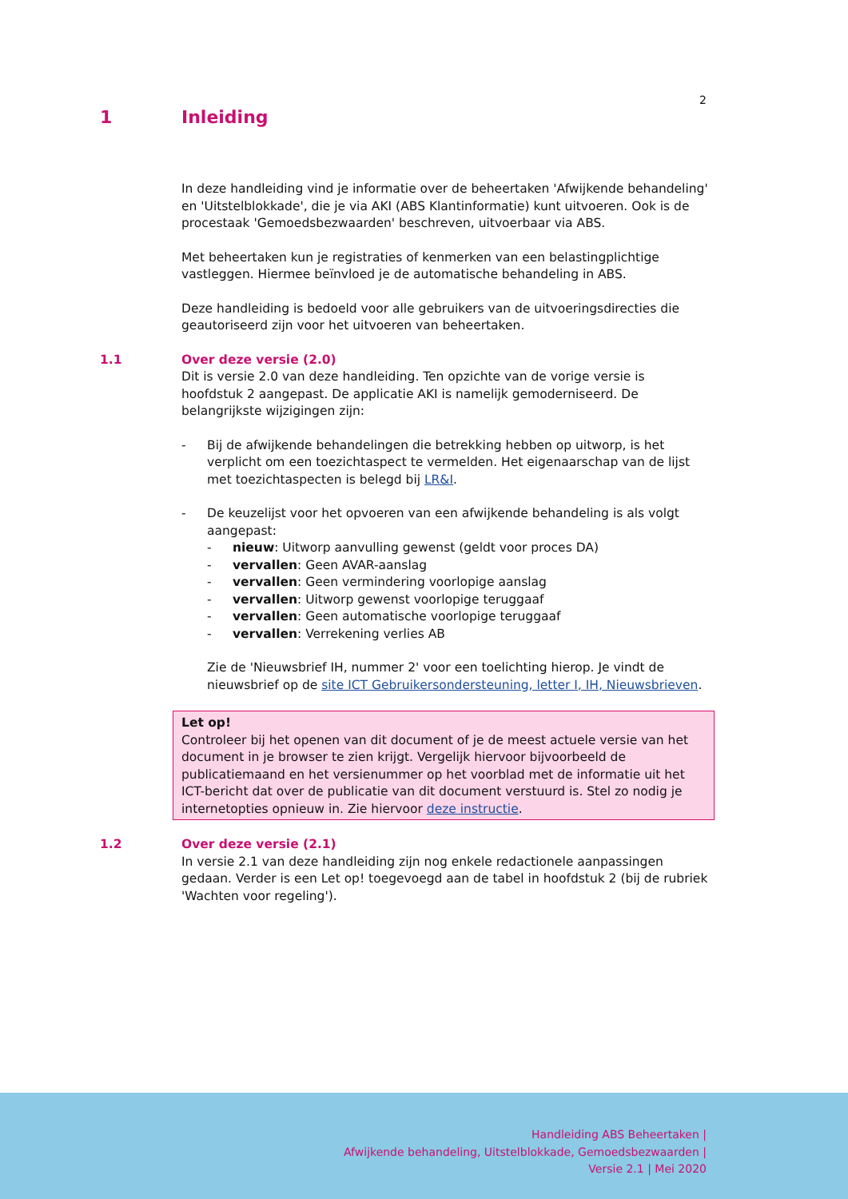2
1 Inleiding
In deze handleiding vind je informatie over de beheertaken 'Afwijkende behandeling' en 'Uitstelblokkade', die je via AKI (ABS Klantinformatie) kunt uitvoeren. Ook is de procestaak 'Gemoedsbezwaarden' beschreven, uitvoerbaar via ABS.
Met beheertaken kun je registraties of kenmerken van een belastingplichtige vastleggen. Hiermee beïnvloed je de automatische behandeling in ABS.
Deze handleiding is bedoeld voor alle gebruikers van de uitvoeringsdirecties die geautoriseerd zijn voor het uitvoeren van beheertaken.
1.1 Over deze versie (2.0)
Dit is versie 2.0 van deze handleiding. Ten opzichte van de vorige versie is hoofdstuk 2 aangepast. De applicatie AKI is namelijk gemoderniseerd. De belangrijkste wijzigingen zijn:
- Bij de afwijkende behandelingen die betrekking hebben op uitworp, is het verplicht om een toezichtaspect te vermelden. Het eigenaarschap van de lijst met toezichtaspecten is belegd bij LR&I.
- De keuzelijst voor het opvoeren van een afwijkende behandeling is als volgt aangepast:
- nieuw: Uitworp aanvulling gewenst (geldt voor proces DA)
- vervallen: Geen AVAR-aanslag
- vervallen: Geen vermindering voorlopige aanslag
- vervallen: Uitworp gewenst voorlopige teruggaaf
- vervallen: Geen automatische voorlopige teruggaaf
- vervallen: Verrekening verlies AB
Zie de 'Nieuwsbrief IH, nummer 2' voor een toelichting hierop. Je vindt de nieuwsbrief op de site ICT Gebruikersondersteuning, letter I, IH, Nieuwsbrieven.
Let op!
Controleer bij het openen van dit document of je de meest actuele versie van het document in je browser te zien krijgt. Vergelijk hiervoor bijvoorbeeld de publicatiemaand en het versienummer op het voorblad met de informatie uit het ICT-bericht dat over de publicatie van dit document verstuurd is. Stel zo nodig je internetopties opnieuw in. Zie hiervoor deze instructie.
1.2 Over deze versie (2.1)
In versie 2.1 van deze handleiding zijn nog enkele redactionele aanpassingen gedaan. Verder is een Let op! toegevoegd aan de tabel in hoofdstuk 2 (bij de rubriek 'Wachten voor regeling').
Handleiding ABS Beheertaken |
Afwijkende behandeling, Uitstelblokkade, Gemoedsbezwaarden |
Versie 2.1 | Mei 2020